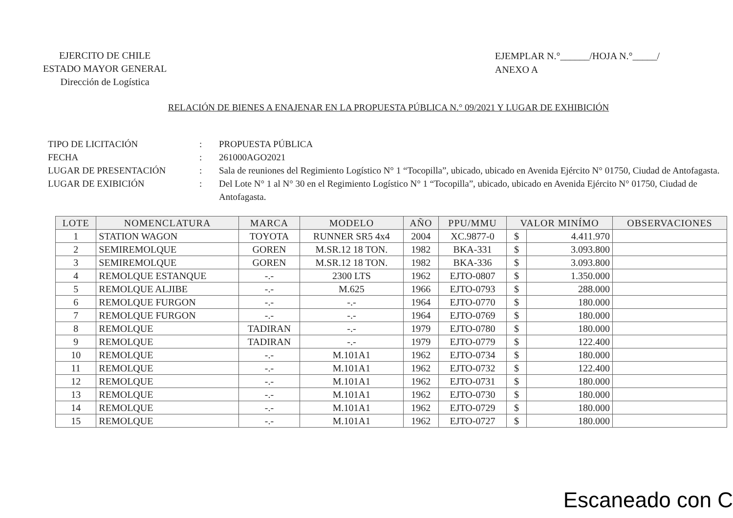EJERCITO DE CHILE
ESTADO MAYOR GENERAL
Dirección de Logística
EJEMPLAR N.°______/HOJA N.°_____/
ANEXO A
RELACIÓN DE BIENES A ENAJENAR EN LA PROPUESTA PÚBLICA N.° 09/2021 Y LUGAR DE EXHIBICIÓN
TIPO DE LICITACIÓN: PROPUESTA PÚBLICA
FECHA: 261000AGO2021
LUGAR DE PRESENTACIÓN: Sala de reuniones del Regimiento Logístico N° 1 “Tocopilla”, ubicado, ubicado en Avenida Ejército N° 01750, Ciudad de Antofagasta.
LUGAR DE EXIBICIÓN: Del Lote N° 1 al N° 30 en el Regimiento Logístico N° 1 “Tocopilla”, ubicado, ubicado en Avenida Ejército N° 01750, Ciudad de Antofagasta.
| LOTE | NOMENCLATURA | MARCA | MODELO | AÑO | PPU/MMU | VALOR MINÍMO | | OBSERVACIONES |
| --- | --- | --- | --- | --- | --- | --- | --- | --- |
| 1 | STATION WAGON | TOYOTA | RUNNER SR5 4x4 | 2004 | XC.9877-0 | $ | 4.411.970 | |
| 2 | SEMIREMOLQUE | GOREN | M.SR.12 18 TON. | 1982 | BKA-331 | $ | 3.093.800 | |
| 3 | SEMIREMOLQUE | GOREN | M.SR.12 18 TON. | 1982 | BKA-336 | $ | 3.093.800 | |
| 4 | REMOLQUE ESTANQUE | -.- | 2300 LTS | 1962 | EJTO-0807 | $ | 1.350.000 | |
| 5 | REMOLQUE ALJIBE | -.- | M.625 | 1966 | EJTO-0793 | $ | 288.000 | |
| 6 | REMOLQUE FURGON | -.- | -.- | 1964 | EJTO-0770 | $ | 180.000 | |
| 7 | REMOLQUE FURGON | -.- | -.- | 1964 | EJTO-0769 | $ | 180.000 | |
| 8 | REMOLQUE | TADIRAN | -.- | 1979 | EJTO-0780 | $ | 180.000 | |
| 9 | REMOLQUE | TADIRAN | -.- | 1979 | EJTO-0779 | $ | 122.400 | |
| 10 | REMOLQUE | -.- | M.101A1 | 1962 | EJTO-0734 | $ | 180.000 | |
| 11 | REMOLQUE | -.- | M.101A1 | 1962 | EJTO-0732 | $ | 122.400 | |
| 12 | REMOLQUE | -.- | M.101A1 | 1962 | EJTO-0731 | $ | 180.000 | |
| 13 | REMOLQUE | -.- | M.101A1 | 1962 | EJTO-0730 | $ | 180.000 | |
| 14 | REMOLQUE | -.- | M.101A1 | 1962 | EJTO-0729 | $ | 180.000 | |
| 15 | REMOLQUE | -.- | M.101A1 | 1962 | EJTO-0727 | $ | 180.000 | |
Escaneado con C